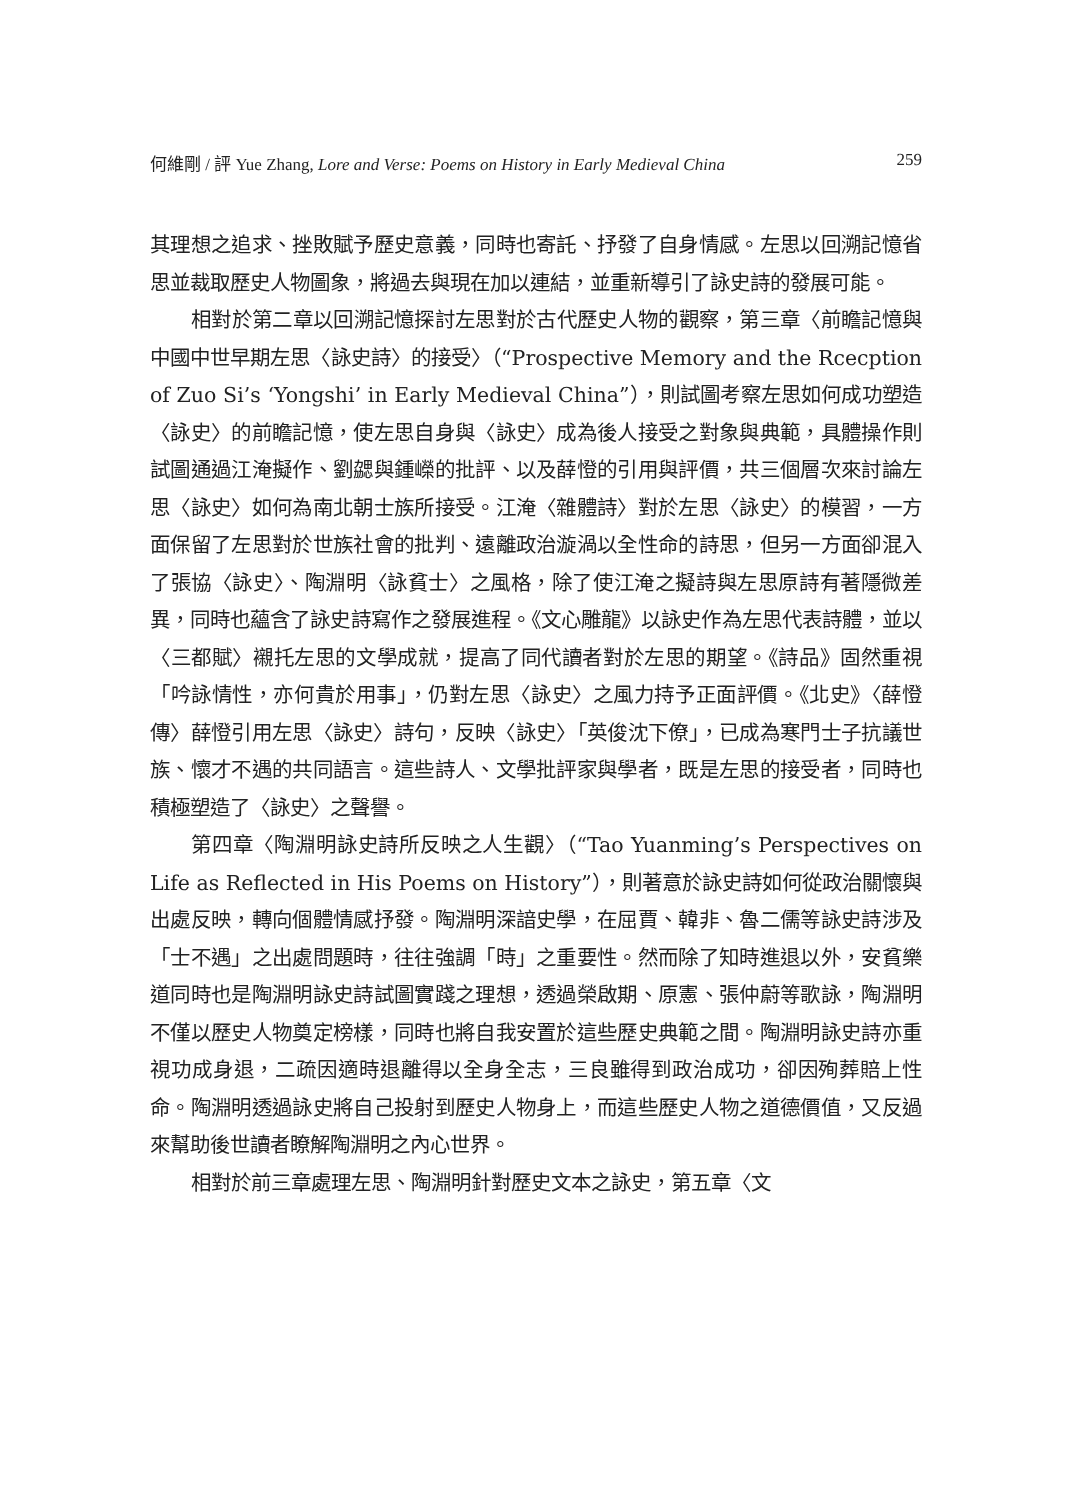何維剛 / 評 Yue Zhang, Lore and Verse: Poems on History in Early Medieval China 259
其理想之追求、挫敗賦予歷史意義，同時也寄託、抒發了自身情感。左思以回溯記憶省思並裁取歷史人物圖象，將過去與現在加以連結，並重新導引了詠史詩的發展可能。
相對於第二章以回溯記憶探討左思對於古代歷史人物的觀察，第三章〈前瞻記憶與中國中世早期左思〈詠史詩〉的接受〉（“Prospective Memory and the Rcecption of Zuo Si’s ‘Yongshi’ in Early Medieval China”），則試圖考察左思如何成功塑造〈詠史〉的前瞻記憶，使左思自身與〈詠史〉成為後人接受之對象與典範，具體操作則試圖通過江淹擬作、劉勰與鍾嶸的批評、以及薛憕的引用與評價，共三個層次來討論左思〈詠史〉如何為南北朝士族所接受。江淹〈雜體詩〉對於左思〈詠史〉的模習，一方面保留了左思對於世族社會的批判、遠離政治漩渦以全性命的詩思，但另一方面卻混入了張協〈詠史〉、陶淵明〈詠貧士〉之風格，除了使江淹之擬詩與左思原詩有著隱微差異，同時也蘊含了詠史詩寫作之發展進程。《文心雕龍》以詠史作為左思代表詩體，並以〈三都賦〉襯托左思的文學成就，提高了同代讀者對於左思的期望。《詩品》固然重視「吟詠情性，亦何貴於用事」，仍對左思〈詠史〉之風力持予正面評價。《北史》〈薛憕傳〉薛憕引用左思〈詠史〉詩句，反映〈詠史〉「英俊沈下僚」，已成為寒門士子抗議世族、懷才不遇的共同語言。這些詩人、文學批評家與學者，既是左思的接受者，同時也積極塑造了〈詠史〉之聲譽。
第四章〈陶淵明詠史詩所反映之人生觀〉（“Tao Yuanming’s Perspectives on Life as Reflected in His Poems on History”），則著意於詠史詩如何從政治關懷與出處反映，轉向個體情感抒發。陶淵明深諳史學，在屈賈、韓非、魯二儒等詠史詩涉及「士不遇」之出處問題時，往往強調「時」之重要性。然而除了知時進退以外，安貧樂道同時也是陶淵明詠史詩試圖實踐之理想，透過榮啟期、原憲、張仲蔚等歌詠，陶淵明不僅以歷史人物奠定榜樣，同時也將自我安置於這些歷史典範之間。陶淵明詠史詩亦重視功成身退，二疏因適時退離得以全身全志，三良雖得到政治成功，卻因殉葬賠上性命。陶淵明透過詠史將自己投射到歷史人物身上，而這些歷史人物之道德價值，又反過來幫助後世讀者瞭解陶淵明之內心世界。
相對於前三章處理左思、陶淵明針對歷史文本之詠史，第五章〈文